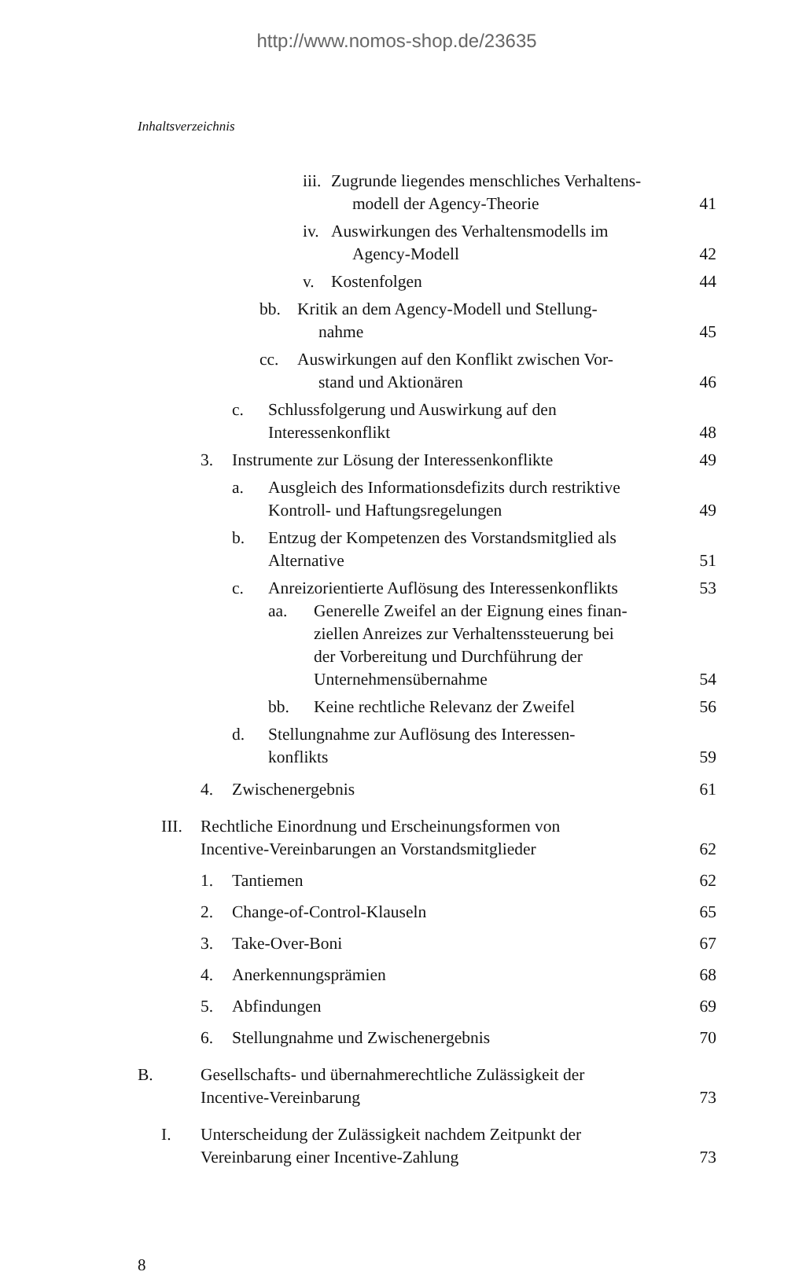http://www.nomos-shop.de/23635
Inhaltsverzeichnis
iii. Zugrunde liegendes menschliches Verhaltens-
modell der Agency-Theorie 41
iv. Auswirkungen des Verhaltensmodells im
Agency-Modell 42
v. Kostenfolgen 44
bb. Kritik an dem Agency-Modell und Stellung-
nahme 45
cc. Auswirkungen auf den Konflikt zwischen Vor-
stand und Aktionären 46
c. Schlussfolgerung und Auswirkung auf den
Interessenkonflikt 48
3. Instrumente zur Lösung der Interessenkonflikte 49
a. Ausgleich des Informationsdefizits durch restriktive
Kontroll- und Haftungsregelungen 49
b. Entzug der Kompetenzen des Vorstandsmitglied als
Alternative 51
c. Anreizorientierte Auflösung des Interessenkonflikts 53
aa. Generelle Zweifel an der Eignung eines finan-
ziellen Anreizes zur Verhaltenssteuerung bei
der Vorbereitung und Durchführung der
Unternehmensübernahme 54
bb. Keine rechtliche Relevanz der Zweifel 56
d. Stellungnahme zur Auflösung des Interessen-
konflikts 59
4. Zwischenergebnis 61
III. Rechtliche Einordnung und Erscheinungsformen von
Incentive-Vereinbarungen an Vorstandsmitglieder 62
1. Tantiemen 62
2. Change-of-Control-Klauseln 65
3. Take-Over-Boni 67
4. Anerkennungsprämien 68
5. Abfindungen 69
6. Stellungnahme und Zwischenergebnis 70
B. Gesellschafts- und übernahmerechtliche Zulässigkeit der
Incentive-Vereinbarung 73
I. Unterscheidung der Zulässigkeit nachdem Zeitpunkt der
Vereinbarung einer Incentive-Zahlung 73
8